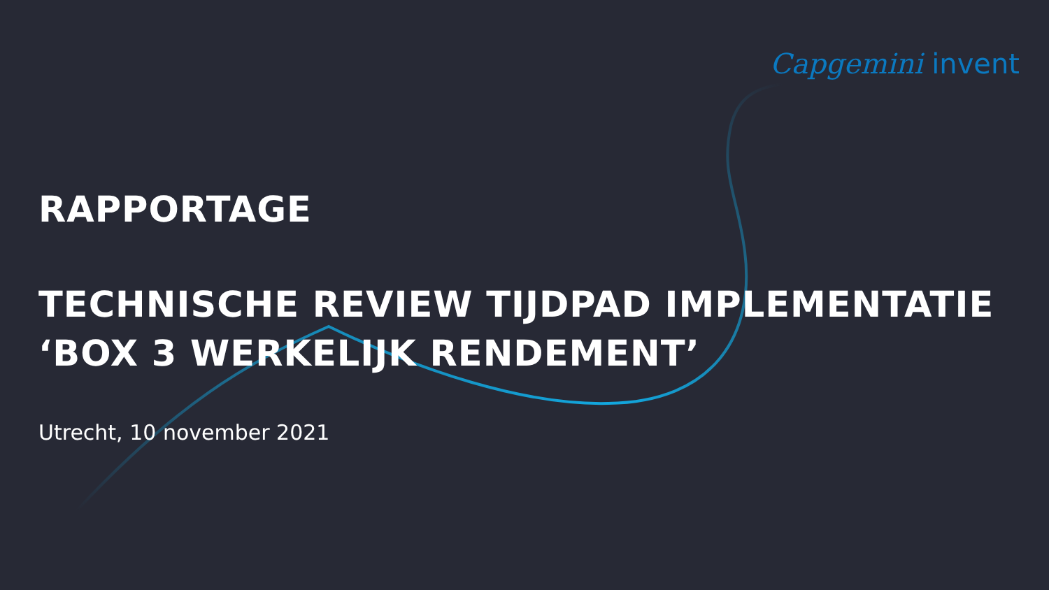Capgemini invent
RAPPORTAGE
TECHNISCHE REVIEW TIJDPAD IMPLEMENTATIE
‘BOX 3 WERKELIJK RENDEMENT’
Utrecht, 10 november 2021